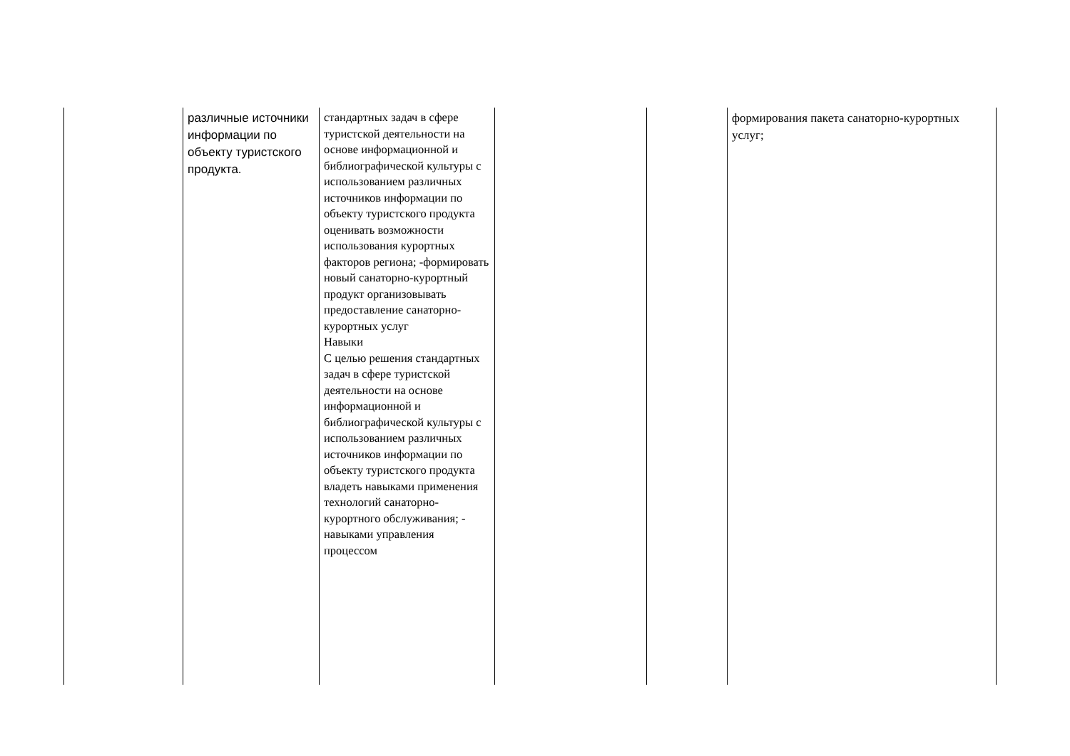| | различные источники информации по объекту туристского продукта. | стандартных задач в сфере туристской деятельности на основе информационной и библиографической культуры с использованием различных источников информации по объекту туристского продукта оценивать возможности использования курортных факторов региона; -формировать новый санаторно-курортный продукт организовывать предоставление санаторно-курортных услуг Навыки С целью решения стандартных задач в сфере туристской деятельности на основе информационной и библиографической культуры с использованием различных источников информации по объекту туристского продукта владеть навыками применения технологий санаторно-курортного обслуживания; - навыками управления процессом | | | формирования пакета санаторно-курортных услуг; |